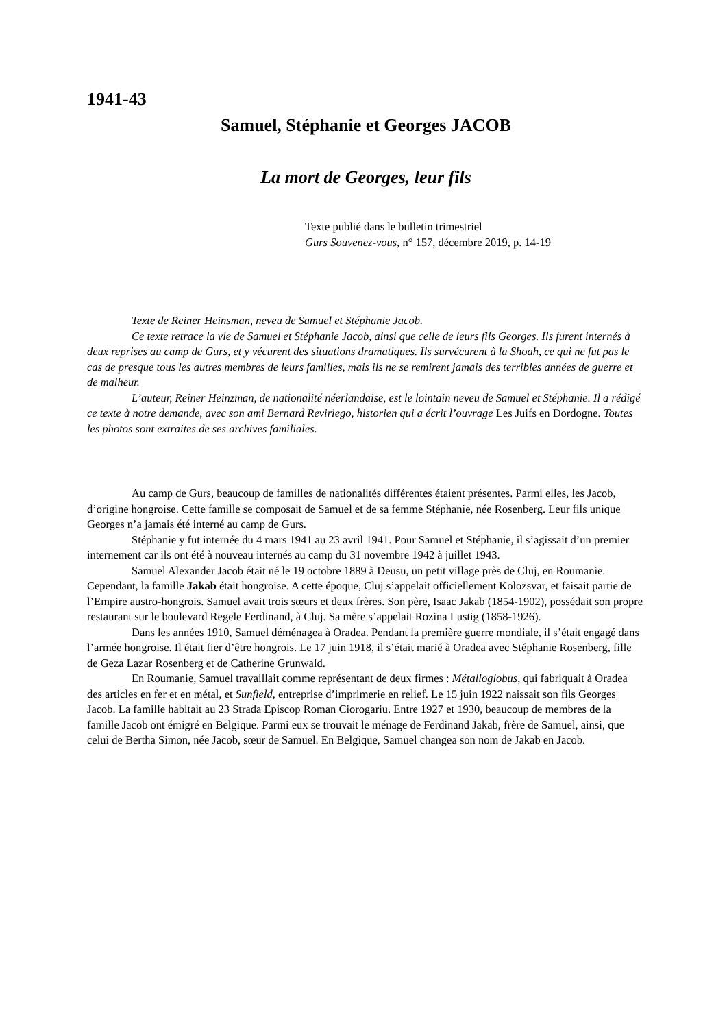1941-43
Samuel, Stéphanie et Georges JACOB
La mort de Georges, leur fils
Texte publié dans le bulletin trimestriel
Gurs Souvenez-vous, n° 157, décembre 2019, p. 14-19
Texte de Reiner Heinsman, neveu de Samuel et Stéphanie Jacob.
Ce texte retrace la vie de Samuel et Stéphanie Jacob, ainsi que celle de leurs fils Georges. Ils furent internés à deux reprises au camp de Gurs, et y vécurent des situations dramatiques. Ils survécurent à la Shoah, ce qui ne fut pas le cas de presque tous les autres membres de leurs familles, mais ils ne se remirent jamais des terribles années de guerre et de malheur.
L’auteur, Reiner Heinzman, de nationalité néerlandaise, est le lointain neveu de Samuel et Stéphanie. Il a rédigé ce texte à notre demande, avec son ami Bernard Reviriego, historien qui a écrit l’ouvrage Les Juifs en Dordogne. Toutes les photos sont extraites de ses archives familiales.
Au camp de Gurs, beaucoup de familles de nationalités différentes étaient présentes. Parmi elles, les Jacob, d’origine hongroise. Cette famille se composait de Samuel et de sa femme Stéphanie, née Rosenberg. Leur fils unique Georges n’a jamais été interné au camp de Gurs.
Stéphanie y fut internée du 4 mars 1941 au 23 avril 1941. Pour Samuel et Stéphanie, il s’agissait d’un premier internement car ils ont été à nouveau internés au camp du 31 novembre 1942 à juillet 1943.
Samuel Alexander Jacob était né le 19 octobre 1889 à Deusu, un petit village près de Cluj, en Roumanie. Cependant, la famille Jakab était hongroise. A cette époque, Cluj s’appelait officiellement Kolozsvar, et faisait partie de l’Empire austro-hongrois. Samuel avait trois sœurs et deux frères. Son père, Isaac Jakab (1854-1902), possédait son propre restaurant sur le boulevard Regele Ferdinand, à Cluj. Sa mère s’appelait Rozina Lustig (1858-1926).
Dans les années 1910, Samuel déménagea à Oradea. Pendant la première guerre mondiale, il s’était engagé dans l’armée hongroise. Il était fier d’être hongrois. Le 17 juin 1918, il s’était marié à Oradea avec Stéphanie Rosenberg, fille de Geza Lazar Rosenberg et de Catherine Grunwald.
En Roumanie, Samuel travaillait comme représentant de deux firmes : Métalloglobus, qui fabriquait à Oradea des articles en fer et en métal, et Sunfield, entreprise d’imprimerie en relief. Le 15 juin 1922 naissait son fils Georges Jacob. La famille habitait au 23 Strada Episcop Roman Ciorogariu. Entre 1927 et 1930, beaucoup de membres de la famille Jacob ont émigré en Belgique. Parmi eux se trouvait le ménage de Ferdinand Jakab, frère de Samuel, ainsi, que celui de Bertha Simon, née Jacob, sœur de Samuel. En Belgique, Samuel changea son nom de Jakab en Jacob.